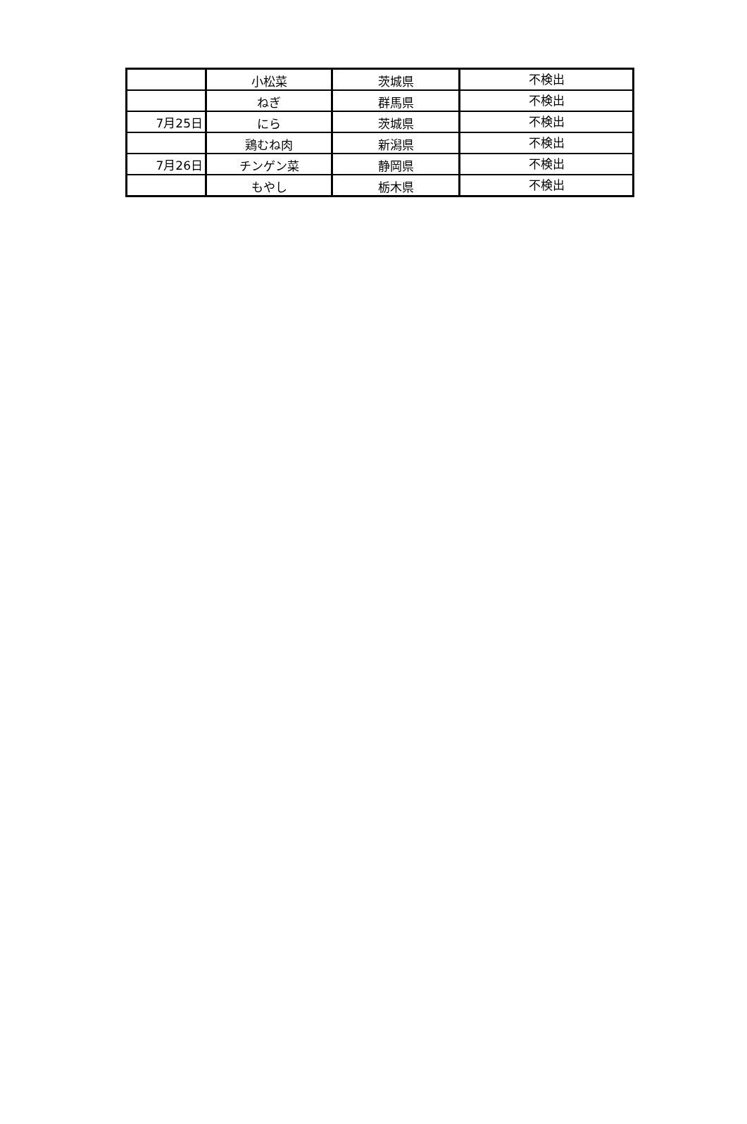| | 小松菜 | 茨城県 | 不検出 |
| | ねぎ | 群馬県 | 不検出 |
| 7月25日 | にら | 茨城県 | 不検出 |
| | 鶏むね肉 | 新潟県 | 不検出 |
| 7月26日 | チンゲン菜 | 静岡県 | 不検出 |
| | もやし | 栃木県 | 不検出 |